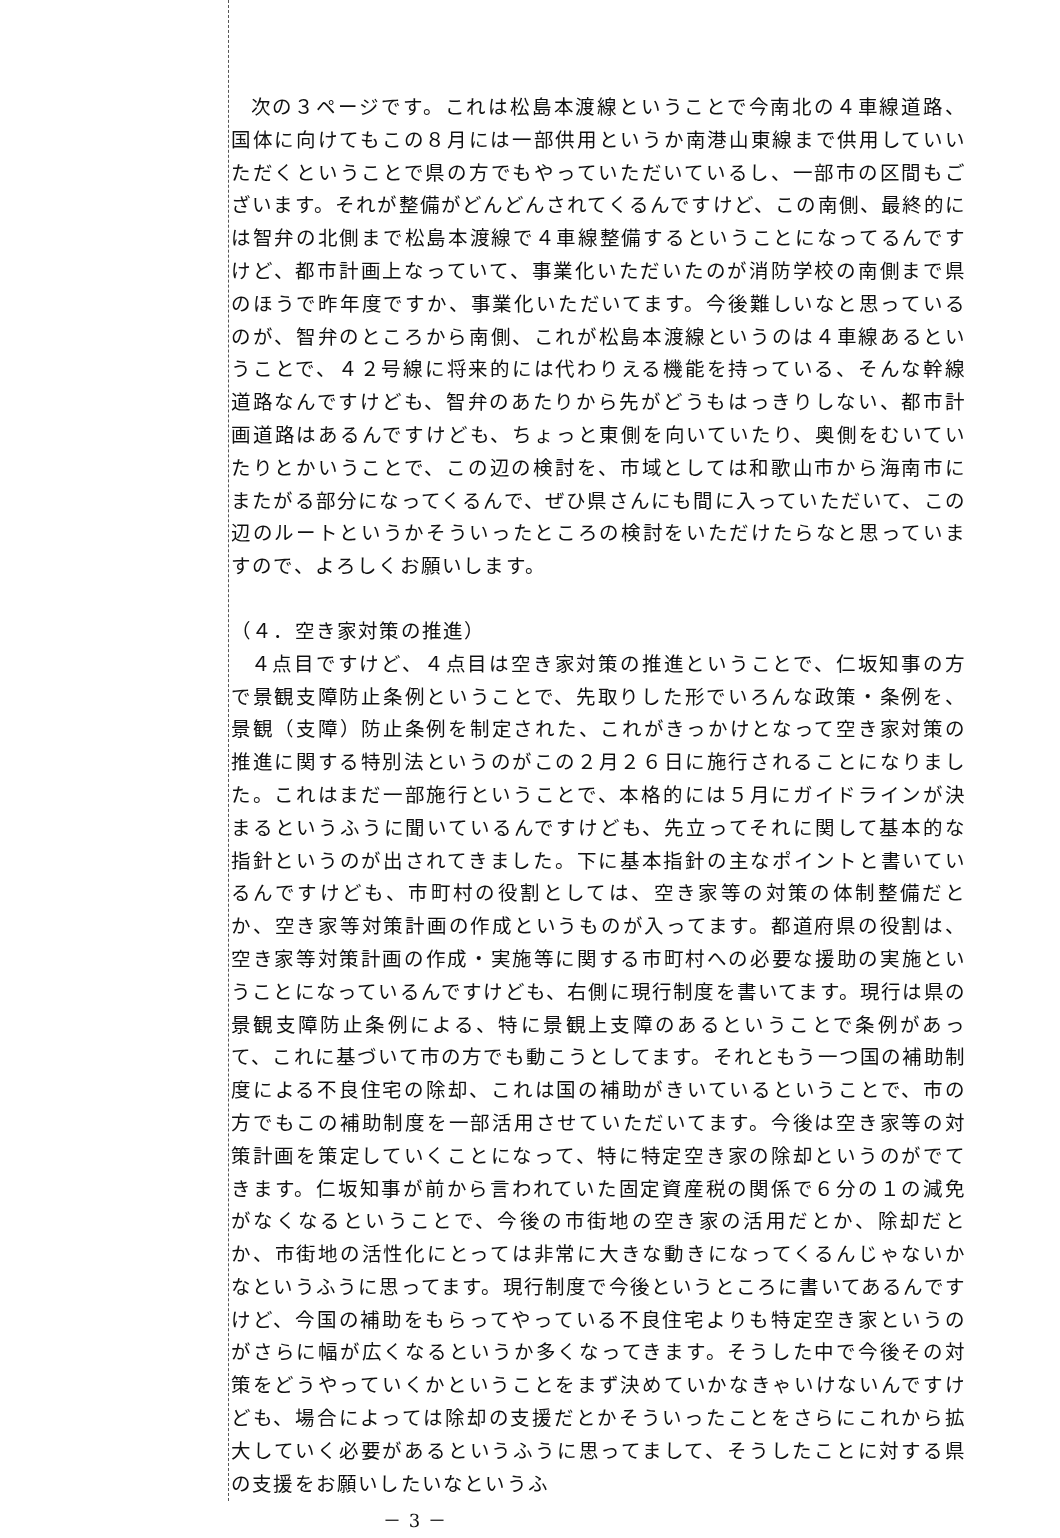次の３ページです。これは松島本渡線ということで今南北の４車線道路、国体に向けてもこの８月には一部供用というか南港山東線まで供用していいただくということで県の方でもやっていただいているし、一部市の区間もございます。それが整備がどんどんされてくるんですけど、この南側、最終的には智弁の北側まで松島本渡線で４車線整備するということになってるんですけど、都市計画上なっていて、事業化いただいたのが消防学校の南側まで県のほうで昨年度ですか、事業化いただいてます。今後難しいなと思っているのが、智弁のところから南側、これが松島本渡線というのは４車線あるということで、４２号線に将来的には代わりえる機能を持っている、そんな幹線道路なんですけども、智弁のあたりから先がどうもはっきりしない、都市計画道路はあるんですけども、ちょっと東側を向いていたり、奥側をむいていたりとかいうことで、この辺の検討を、市域としては和歌山市から海南市にまたがる部分になってくるんで、ぜひ県さんにも間に入っていただいて、この辺のルートというかそういったところの検討をいただけたらなと思っていますので、よろしくお願いします。
（４．空き家対策の推進）
４点目ですけど、４点目は空き家対策の推進ということで、仁坂知事の方で景観支障防止条例ということで、先取りした形でいろんな政策・条例を、景観（支障）防止条例を制定された、これがきっかけとなって空き家対策の推進に関する特別法というのがこの２月２６日に施行されることになりました。これはまだ一部施行ということで、本格的には５月にガイドラインが決まるというふうに聞いているんですけども、先立ってそれに関して基本的な指針というのが出されてきました。下に基本指針の主なポイントと書いているんですけども、市町村の役割としては、空き家等の対策の体制整備だとか、空き家等対策計画の作成というものが入ってます。都道府県の役割は、空き家等対策計画の作成・実施等に関する市町村への必要な援助の実施ということになっているんですけども、右側に現行制度を書いてます。現行は県の景観支障防止条例による、特に景観上支障のあるということで条例があって、これに基づいて市の方でも動こうとしてます。それともう一つ国の補助制度による不良住宅の除却、これは国の補助がきいているということで、市の方でもこの補助制度を一部活用させていただいてます。今後は空き家等の対策計画を策定していくことになって、特に特定空き家の除却というのがでてきます。仁坂知事が前から言われていた固定資産税の関係で６分の１の減免がなくなるということで、今後の市街地の空き家の活用だとか、除却だとか、市街地の活性化にとっては非常に大きな動きになってくるんじゃないかなというふうに思ってます。現行制度で今後というところに書いてあるんですけど、今国の補助をもらってやっている不良住宅よりも特定空き家というのがさらに幅が広くなるというか多くなってきます。そうした中で今後その対策をどうやっていくかということをまず決めていかなきゃいけないんですけども、場合によっては除却の支援だとかそういったことをさらにこれから拡大していく必要があるというふうに思ってまして、そうしたことに対する県の支援をお願いしたいなというふ
－ 3 －